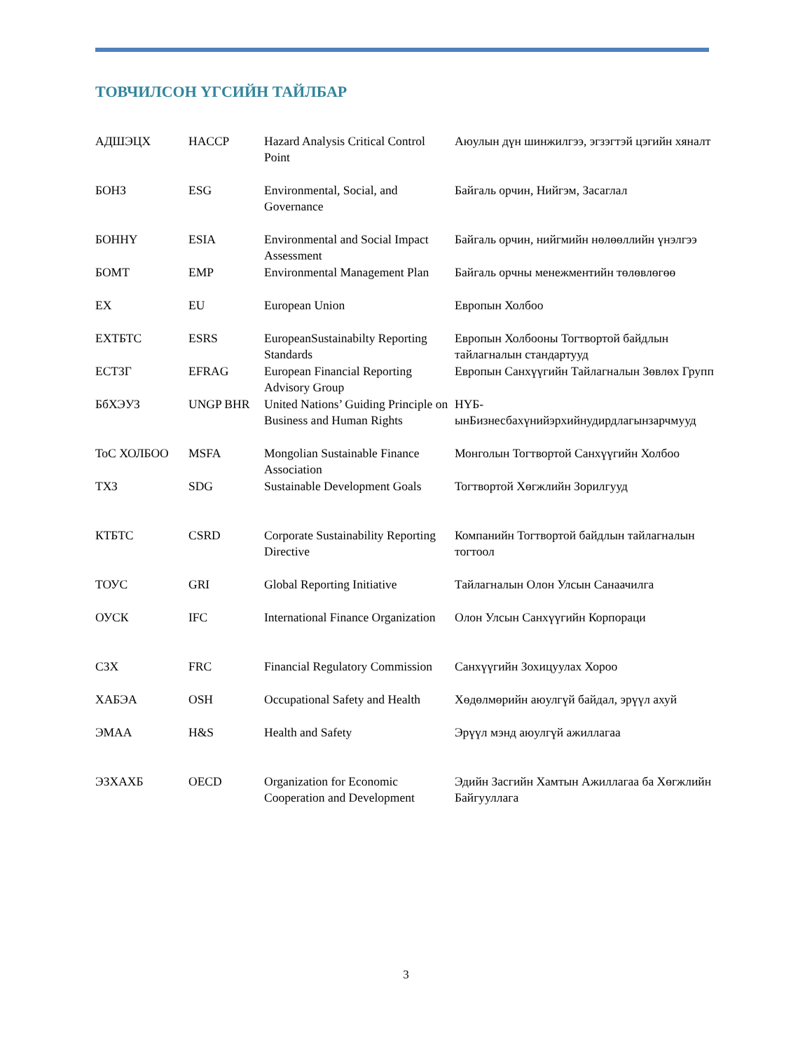ТОВЧИЛСОН ҮГСИЙН ТАЙЛБАР
| АДШЭЦХ | HACCP | Hazard Analysis Critical Control Point | Аюулын дүн шинжилгээ, эгзэгтэй цэгийн хяналт |
| БОНЗ | ESG | Environmental, Social, and Governance | Байгаль орчин, Нийгэм, Засаглал |
| БОННҮ | ESIA | Environmental and Social Impact Assessment | Байгаль орчин, нийгмийн нөлөөллийн үнэлгээ |
| БОМТ | EMP | Environmental Management Plan | Байгаль орчны менежментийн төлөвлөгөө |
| ЕХ | EU | European Union | Европын Холбоо |
| ЕХТБТС | ESRS | EuropeanSustainabilty Reporting Standards | Европын Холбооны Тогтвортой байдлын тайлагналын стандартууд |
| ЕСТЗГ | EFRAG | European Financial Reporting Advisory Group | Европын Санхүүгийн Тайлагналын Зөвлөх Групп |
| БбХЭУЗ | UNGP BHR | United Nations’ Guiding Principle on Business and Human Rights | НҮБ-ынБизнесбахүнийэрхийнудирдлагынзарчмууд |
| ТоС ХОЛБОО | MSFA | Mongolian Sustainable Finance Association | Монголын Тогтвортой Санхүүгийн Холбоо |
| ТХЗ | SDG | Sustainable Development Goals | Тогтвортой Хөгжлийн Зорилгууд |
| КТБТС | CSRD | Corporate Sustainability Reporting Directive | Компанийн Тогтвортой байдлын тайлагналын тогтоол |
| ТОУС | GRI | Global Reporting Initiative | Тайлагналын Олон Улсын Санаачилга |
| ОУСК | IFC | International Finance Organization | Олон Улсын Санхүүгийн Корпораци |
| СЗХ | FRC | Financial Regulatory Commission | Санхүүгийн Зохицуулах Хороо |
| ХАБЭА | OSH | Occupational Safety and Health | Хөдөлмөрийн аюулгүй байдал, эрүүл ахуй |
| ЭМАА | H&S | Health and Safety | Эрүүл мэнд аюулгүй ажиллагаа |
| ЭЗХАХБ | OECD | Organization for Economic Cooperation and Development | Эдийн Засгийн Хамтын Ажиллагаа ба Хөгжлийн Байгууллага |
3